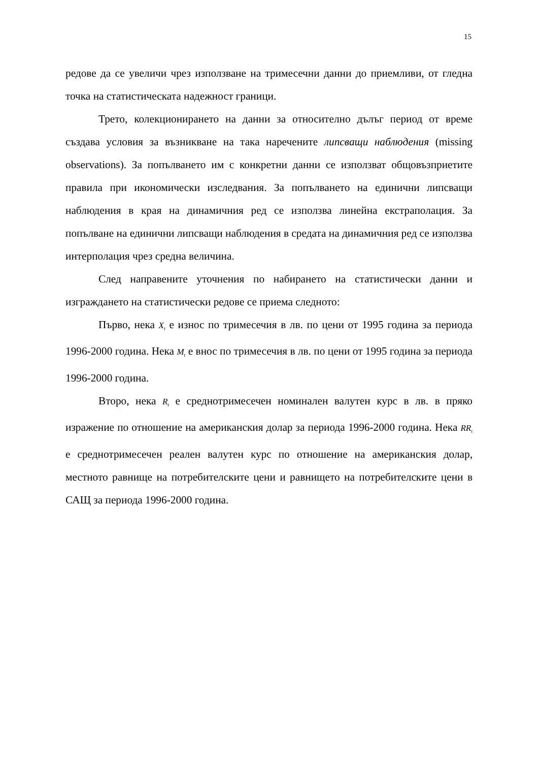15
редове да се увеличи чрез използване на тримесечни данни до приемливи, от гледна точка на статистическата надежност граници.
Трето, колекционирането на данни за относително дълъг период от време създава условия за възникване на така наречените липсващи наблюдения (missing observations). За попълването им с конкретни данни се използват общовъзприетите правила при икономически изследвания. За попълването на единични липсващи наблюдения в края на динамичния ред се използва линейна екстраполация. За попълване на единични липсващи наблюдения в средата на динамичния ред се използва интерполация чрез средна величина.
След направените уточнения по набирането на статистически данни и изграждането на статистически редове се приема следното:
Първо, нека X<sub>t</sub> е износ по тримесечия в лв. по цени от 1995 година за периода 1996-2000 година. Нека M<sub>t</sub> е внос по тримесечия в лв. по цени от 1995 година за периода 1996-2000 година.
Второ, нека R<sub>t</sub> е среднотримесечен номинален валутен курс в лв. в пряко изражение по отношение на американския долар за периода 1996-2000 година. Нека RR<sub>t</sub> е среднотримесечен реален валутен курс по отношение на американския долар, местното равнище на потребителските цени и равнището на потребителските цени в САЩ за периода 1996-2000 година.